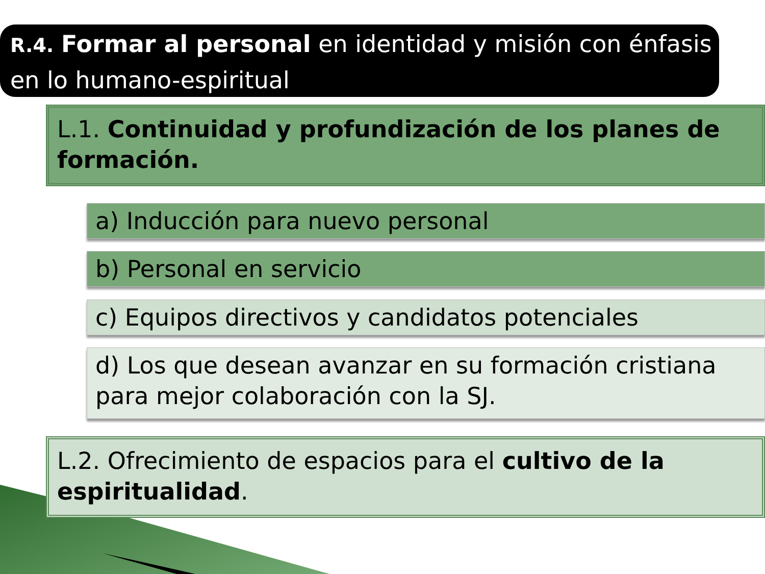R.4. Formar al personal en identidad y misión con énfasis en lo humano-espiritual
L.1. Continuidad y profundización de los planes de formación.
a) Inducción para nuevo personal
b) Personal en servicio
c) Equipos directivos y candidatos potenciales
d) Los que desean avanzar en su formación cristiana para mejor colaboración con la SJ.
L.2. Ofrecimiento de espacios para el cultivo de la espiritualidad.